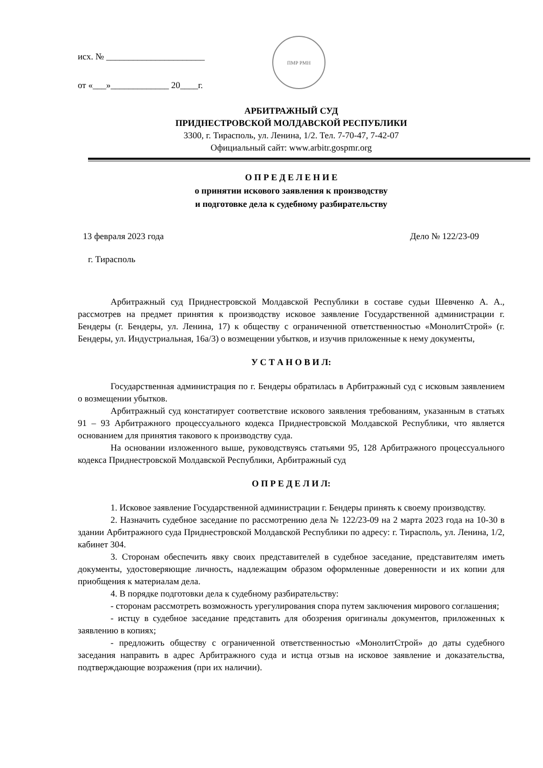исх. № ______________________
от «___»_____________ 20____г.
ПМР РМН
АРБИТРАЖНЫЙ СУД
ПРИДНЕСТРОВСКОЙ МОЛДАВСКОЙ РЕСПУБЛИКИ
3300, г. Тирасполь, ул. Ленина, 1/2. Тел. 7-70-47, 7-42-07
Официальный сайт: www.arbitr.gospmr.org
О П Р Е Д Е Л Е Н И Е
о принятии искового заявления к производству
и подготовке дела к судебному разбирательству
13 февраля 2023 года Дело № 122/23-09
г. Тирасполь
Арбитражный суд Приднестровской Молдавской Республики в составе судьи Шевченко А. А., рассмотрев на предмет принятия к производству исковое заявление Государственной администрации г. Бендеры (г. Бендеры, ул. Ленина, 17) к обществу с ограниченной ответственностью «МонолитСтрой» (г. Бендеры, ул. Индустриальная, 16а/3) о возмещении убытков, и изучив приложенные к нему документы,
У С Т А Н О В И Л:
Государственная администрация по г. Бендеры обратилась в Арбитражный суд с исковым заявлением о возмещении убытков.
Арбитражный суд констатирует соответствие искового заявления требованиям, указанным в статьях 91 – 93 Арбитражного процессуального кодекса Приднестровской Молдавской Республики, что является основанием для принятия такового к производству суда.
На основании изложенного выше, руководствуясь статьями 95, 128 Арбитражного процессуального кодекса Приднестровской Молдавской Республики, Арбитражный суд
О П Р Е Д Е Л И Л:
1. Исковое заявление Государственной администрации г. Бендеры принять к своему производству.
2. Назначить судебное заседание по рассмотрению дела № 122/23-09 на 2 марта 2023 года на 10-30 в здании Арбитражного суда Приднестровской Молдавской Республики по адресу: г. Тирасполь, ул. Ленина, 1/2, кабинет 304.
3. Сторонам обеспечить явку своих представителей в судебное заседание, представителям иметь документы, удостоверяющие личность, надлежащим образом оформленные доверенности и их копии для приобщения к материалам дела.
4. В порядке подготовки дела к судебному разбирательству:
- сторонам рассмотреть возможность урегулирования спора путем заключения мирового соглашения;
- истцу в судебное заседание представить для обозрения оригиналы документов, приложенных к заявлению в копиях;
- предложить обществу с ограниченной ответственностью «МонолитСтрой» до даты судебного заседания направить в адрес Арбитражного суда и истца отзыв на исковое заявление и доказательства, подтверждающие возражения (при их наличии).